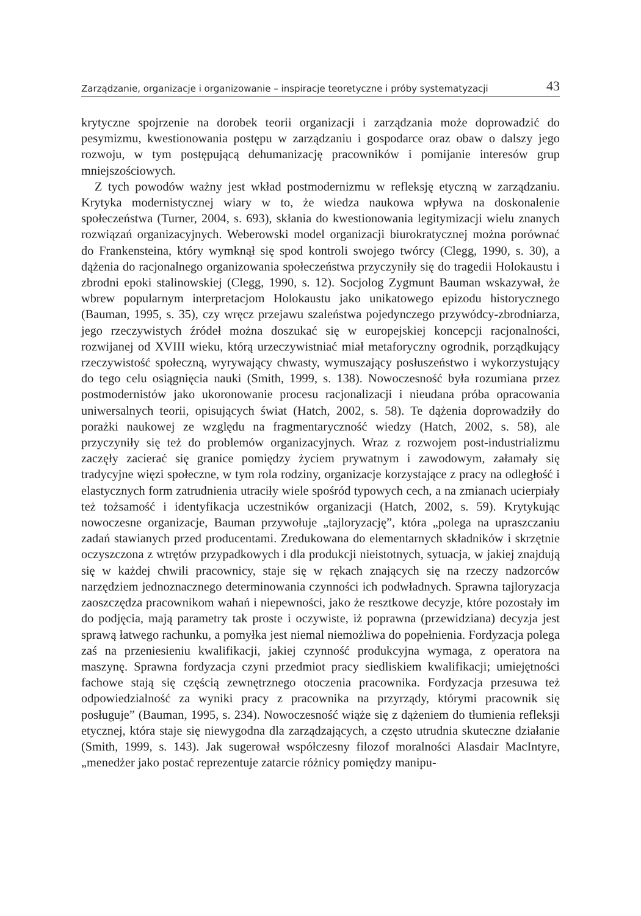Zarządzanie, organizacje i organizowanie – inspiracje teoretyczne i próby systematyzacji 43
krytyczne spojrzenie na dorobek teorii organizacji i zarządzania może doprowadzić do pesymizmu, kwestionowania postępu w zarządzaniu i gospodarce oraz obaw o dalszy jego rozwoju, w tym postępującą dehumanizację pracowników i pomijanie interesów grup mniejszościowych.
Z tych powodów ważny jest wkład postmodernizmu w refleksję etyczną w zarządzaniu. Krytyka modernistycznej wiary w to, że wiedza naukowa wpływa na doskonalenie społeczeństwa (Turner, 2004, s. 693), skłania do kwestionowania legitymizacji wielu znanych rozwiązań organizacyjnych. Weberowski model organizacji biurokratycznej można porównać do Frankensteina, który wymknął się spod kontroli swojego twórcy (Clegg, 1990, s. 30), a dążenia do racjonalnego organizowania społeczeństwa przyczyniły się do tragedii Holokaustu i zbrodni epoki stalinowskiej (Clegg, 1990, s. 12). Socjolog Zygmunt Bauman wskazywał, że wbrew popularnym interpretacjom Holokaustu jako unikatowego epizodu historycznego (Bauman, 1995, s. 35), czy wręcz przejawu szaleństwa pojedynczego przywódcy-zbrodniarza, jego rzeczywistych źródeł można doszukać się w europejskiej koncepcji racjonalności, rozwijanej od XVIII wieku, którą urzeczywistniać miał metaforyczny ogrodnik, porządkujący rzeczywistość społeczną, wyrywający chwasty, wymuszający posłuszeństwo i wykorzystujący do tego celu osiągnięcia nauki (Smith, 1999, s. 138). Nowoczesność była rozumiana przez postmodernistów jako ukoronowanie procesu racjonalizacji i nieudana próba opracowania uniwersalnych teorii, opisujących świat (Hatch, 2002, s. 58). Te dążenia doprowadziły do porażki naukowej ze względu na fragmentaryczność wiedzy (Hatch, 2002, s. 58), ale przyczyniły się też do problemów organizacyjnych. Wraz z rozwojem post-industrializmu zaczęły zacierać się granice pomiędzy życiem prywatnym i zawodowym, załamały się tradycyjne więzi społeczne, w tym rola rodziny, organizacje korzystające z pracy na odległość i elastycznych form zatrudnienia utraciły wiele spośród typowych cech, a na zmianach ucierpiały też tożsamość i identyfikacja uczestników organizacji (Hatch, 2002, s. 59). Krytykując nowoczesne organizacje, Bauman przywołuje „tajloryzację”, która „polega na upraszczaniu zadań stawianych przed producentami. Zredukowana do elementarnych składników i skrzętnie oczyszczona z wtrętów przypadkowych i dla produkcji nieistotnych, sytuacja, w jakiej znajdują się w każdej chwili pracownicy, staje się w rękach znających się na rzeczy nadzorców narzędziem jednoznacznego determinowania czynności ich podwładnych. Sprawna tajloryzacja zaoszczędza pracownikom wahań i niepewności, jako że resztkowe decyzje, które pozostały im do podjęcia, mają parametry tak proste i oczywiste, iż poprawna (przewidziana) decyzja jest sprawą łatwego rachunku, a pomyłka jest niemal niemożliwa do popełnienia. Fordyzacja polega zaś na przeniesieniu kwalifikacji, jakiej czynność produkcyjna wymaga, z operatora na maszynę. Sprawna fordyzacja czyni przedmiot pracy siedliskiem kwalifikacji; umiejętności fachowe stają się częścią zewnętrznego otoczenia pracownika. Fordyzacja przesuwa też odpowiedzialność za wyniki pracy z pracownika na przyrządy, którymi pracownik się posługuje” (Bauman, 1995, s. 234). Nowoczesność wiąże się z dążeniem do tłumienia refleksji etycznej, która staje się niewygodna dla zarządzających, a często utrudnia skuteczne działanie (Smith, 1999, s. 143). Jak sugerował współczesny filozof moralności Alasdair MacIntyre, „menedżer jako postać reprezentuje zatarcie różnicy pomiędzy manipu-